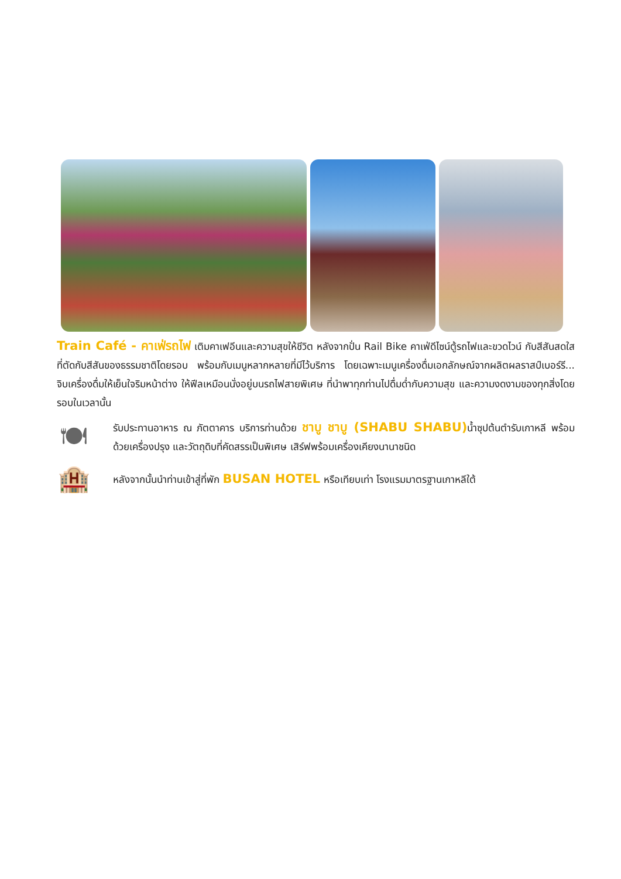Train Café - คาเฟ่รถไฟ เติมคาเฟอีนและความสุขให้ชีวิต หลังจากปั่น Rail Bike คาเฟ่ดีไซน์ตู้รถไฟและขวดไวน์ กับสีสันสดใสที่ตัดกับสีสันของธรรมชาติโดยรอบ พร้อมกับเมนูหลากหลายที่มีไว้บริการ โดยเฉพาะเมนูเครื่องดื่มเอกลักษณ์จากผลิตผลราสป์เบอร์รี... จิบเครื่องดื่มให้เย็นใจริมหน้าต่าง ให้ฟีลเหมือนนั่งอยู่บนรถไฟสายพิเศษ ที่นำพาทุกท่านไปดื่มด่ำกับความสุข และความงดงามของทุกสิ่งโดยรอบในเวลานั้น
🍽
รับประทานอาหาร ณ ภัตตาคาร บริการท่านด้วย ชาบู ชาบู (SHABU SHABU) น้ำซุปต้นตำรับเกาหลี พร้อมด้วยเครื่องปรุง และวัตถุดิบที่คัดสรรเป็นพิเศษ เสิร์ฟพร้อมเครื่องเคียงนานาชนิด
🏨
หลังจากนั้นนำท่านเข้าสู่ที่พัก BUSAN HOTEL หรือเทียบเท่า โรงแรมมาตรฐานเกาหลีใต้